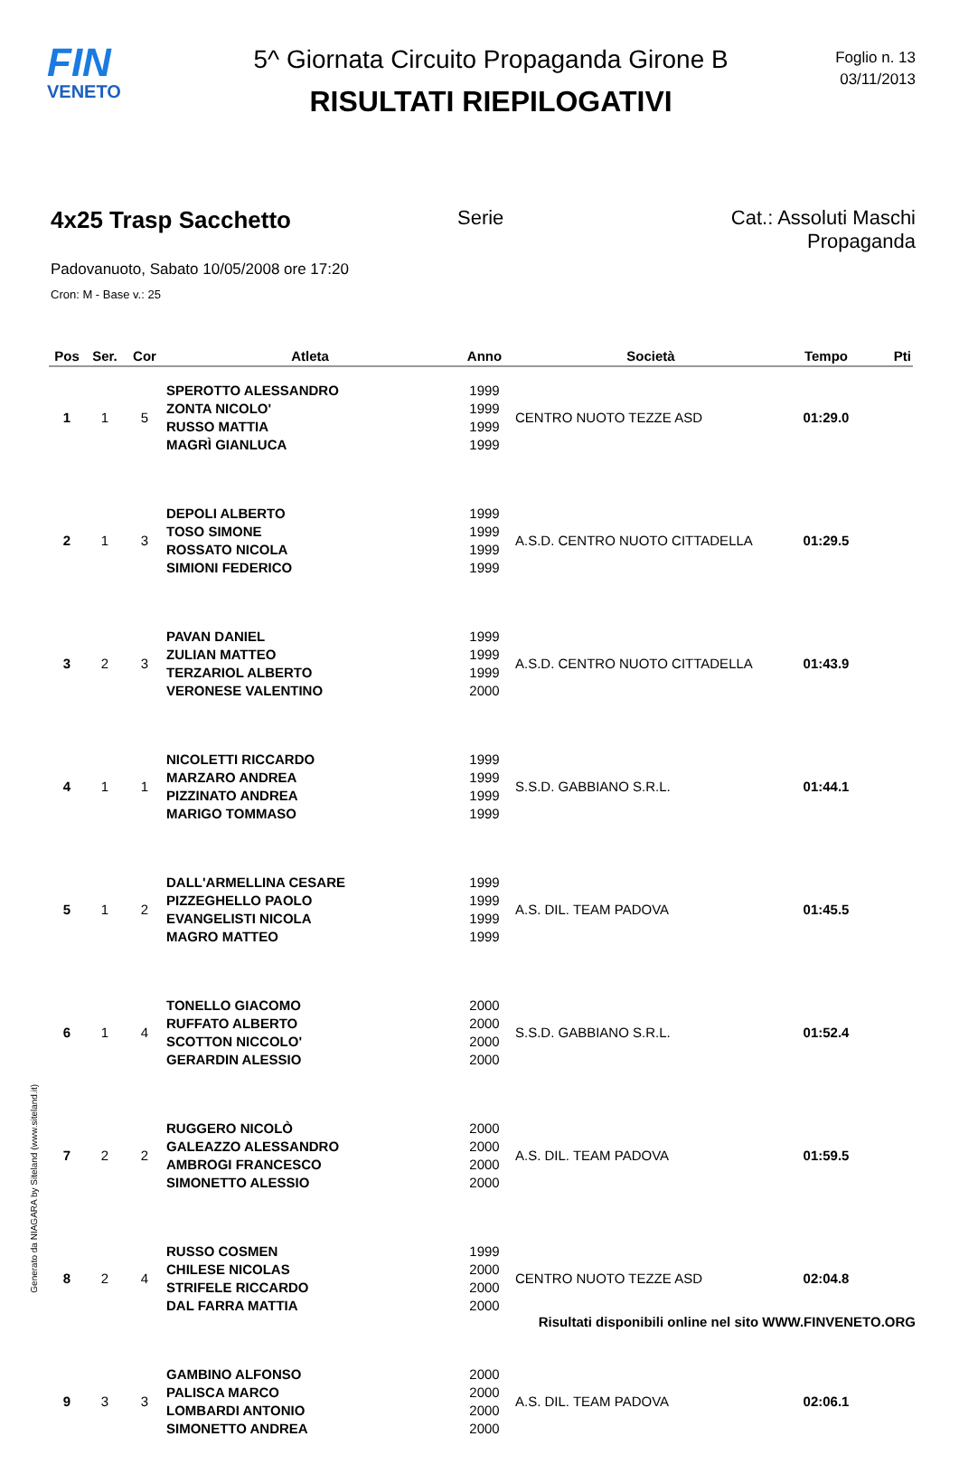FIN
VENETO
5^ Giornata Circuito Propaganda Girone B
RISULTATI RIEPILOGATIVI
Foglio n. 13
03/11/2013
4x25 Trasp Sacchetto Serie Cat.: Assoluti Maschi Propaganda
Padovanuoto, Sabato 10/05/2008 ore 17:20
Cron: M - Base v.: 25
| Pos | Ser. | Cor | Atleta | Anno | Società | Tempo | Pti |
| --- | --- | --- | --- | --- | --- | --- | --- |
| 1 | 1 | 5 | SPEROTTO ALESSANDRO ZONTA NICOLO' RUSSO MATTIA MAGRÌ GIANLUCA | 1999 1999 1999 1999 | CENTRO NUOTO TEZZE ASD | 01:29.0 | |
| 2 | 1 | 3 | DEPOLI ALBERTO TOSO SIMONE ROSSATO NICOLA SIMIONI FEDERICO | 1999 1999 1999 1999 | A.S.D. CENTRO NUOTO CITTADELLA | 01:29.5 | |
| 3 | 2 | 3 | PAVAN DANIEL ZULIAN MATTEO TERZARIOL ALBERTO VERONESE VALENTINO | 1999 1999 1999 2000 | A.S.D. CENTRO NUOTO CITTADELLA | 01:43.9 | |
| 4 | 1 | 1 | NICOLETTI RICCARDO MARZARO ANDREA PIZZINATO ANDREA MARIGO TOMMASO | 1999 1999 1999 1999 | S.S.D. GABBIANO S.R.L. | 01:44.1 | |
| 5 | 1 | 2 | DALL'ARMELLINA CESARE PIZZEGHELLO PAOLO EVANGELISTI NICOLA MAGRO MATTEO | 1999 1999 1999 1999 | A.S. DIL. TEAM PADOVA | 01:45.5 | |
| 6 | 1 | 4 | TONELLO GIACOMO RUFFATO ALBERTO SCOTTON NICCOLO' GERARDIN ALESSIO | 2000 2000 2000 2000 | S.S.D. GABBIANO S.R.L. | 01:52.4 | |
| 7 | 2 | 2 | RUGGERO NICOLÒ GALEAZZO ALESSANDRO AMBROGI FRANCESCO SIMONETTO ALESSIO | 2000 2000 2000 2000 | A.S. DIL. TEAM PADOVA | 01:59.5 | |
| 8 | 2 | 4 | RUSSO COSMEN CHILESE NICOLAS STRIFELE RICCARDO DAL FARRA MATTIA | 1999 2000 2000 2000 | CENTRO NUOTO TEZZE ASD | 02:04.8 | |
| 9 | 3 | 3 | GAMBINO ALFONSO PALISCA MARCO LOMBARDI ANTONIO SIMONETTO ANDREA | 2000 2000 2000 2000 | A.S. DIL. TEAM PADOVA | 02:06.1 | |
Generato da NIAGARA by Siteland (www.siteland.it)
Risultati disponibili online nel sito WWW.FINVENETO.ORG